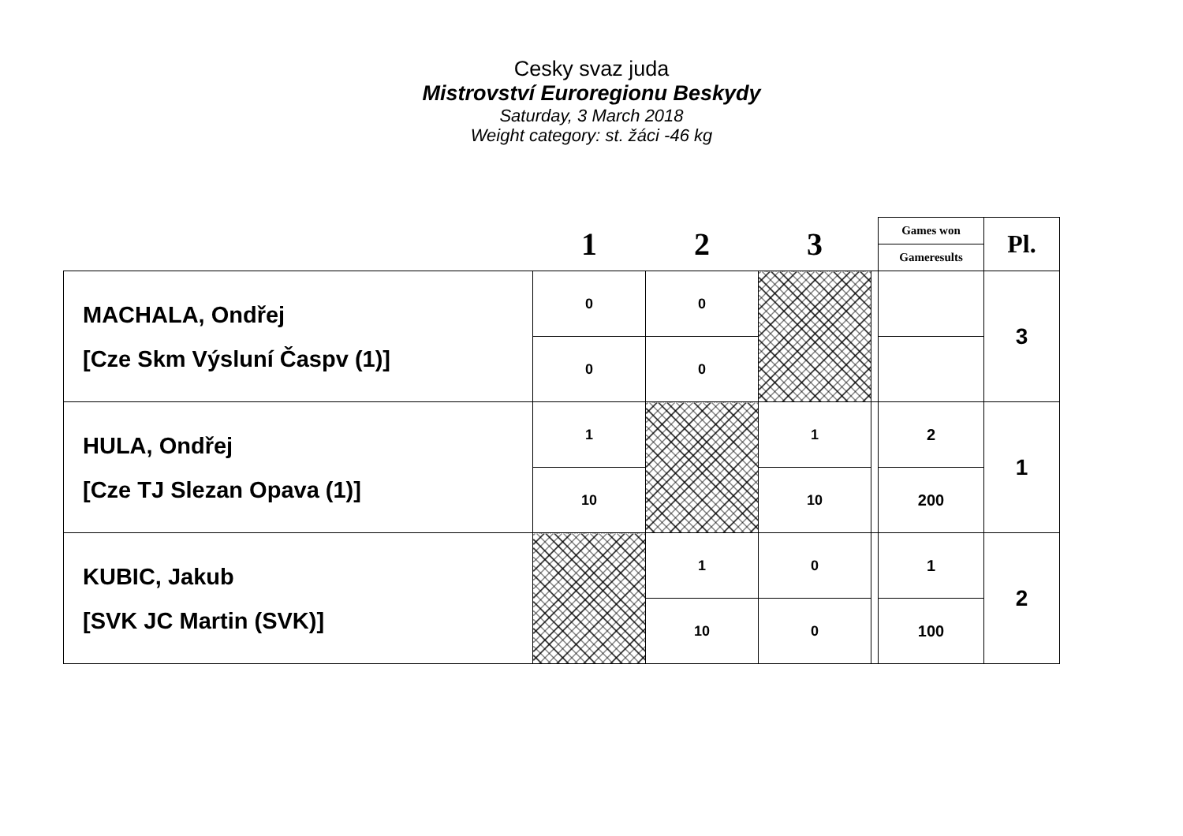Cesky svaz juda
Mistrovství Euroregionu Beskydy
Saturday, 3 March 2018
Weight category: st. žáci -46 kg
| | 1 | 2 | 3 | | Games won | Pl. |
| --- | --- | --- | --- | --- | --- | --- |
| | | | | | Gameresults | |
| MACHALA, Ondřej [Cze Skm Výsluní Časpv (1)] | 0 | 0 | | | | 3 |
| | 0 | 0 | | | | |
| HULA, Ondřej [Cze TJ Slezan Opava (1)] | 1 | | 1 | | 2 | 1 |
| | 10 | | 10 | | 200 | |
| KUBIC, Jakub [SVK JC Martin (SVK)] | | 1 | 0 | | 1 | 2 |
| | | 10 | 0 | | 100 | |